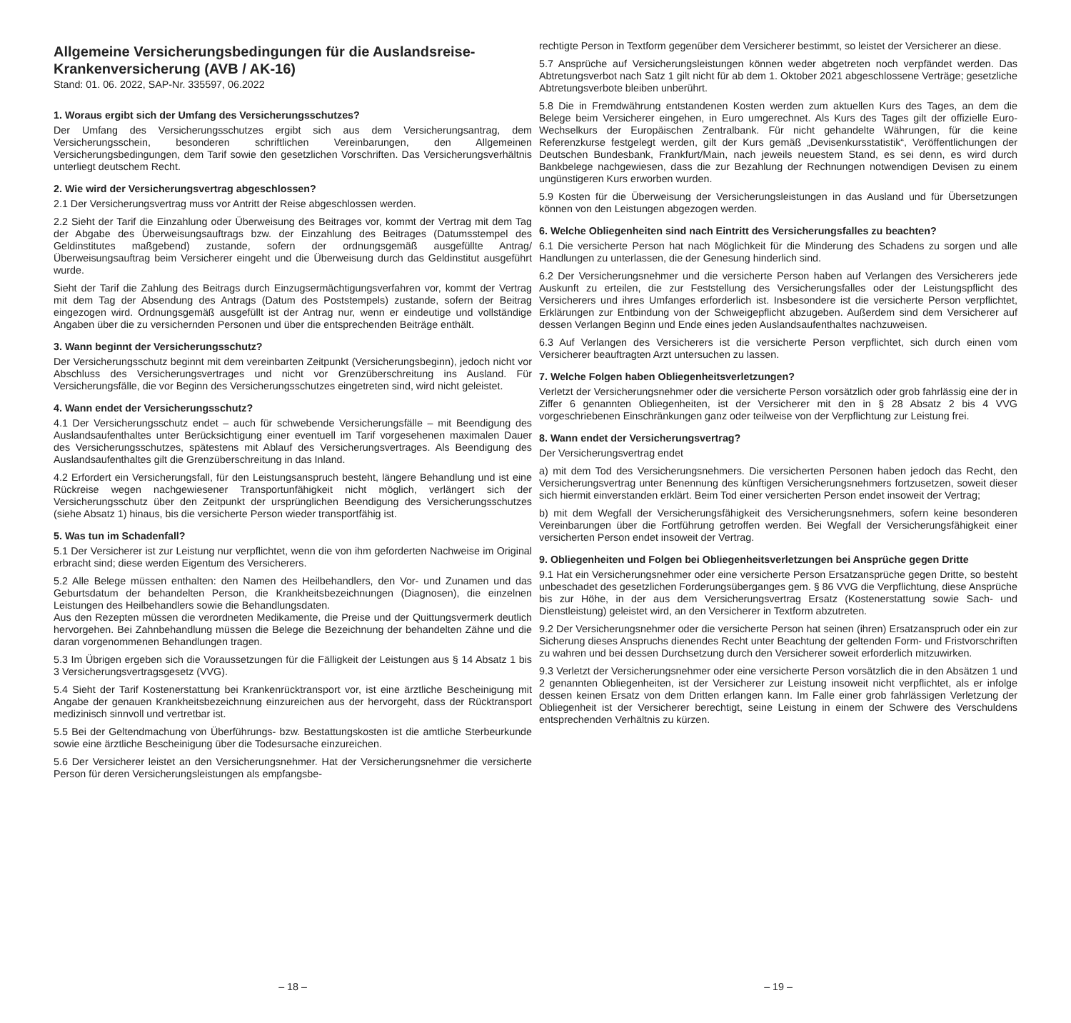Allgemeine Versicherungsbedingungen für die Auslandsreise-Krankenversicherung (AVB / AK-16)
Stand: 01. 06. 2022, SAP-Nr. 335597, 06.2022
1. Woraus ergibt sich der Umfang des Versicherungsschutzes?
Der Umfang des Versicherungsschutzes ergibt sich aus dem Versicherungsantrag, dem Versicherungsschein, besonderen schriftlichen Vereinbarungen, den Allgemeinen Versicherungsbedingungen, dem Tarif sowie den gesetzlichen Vorschriften. Das Versicherungsverhältnis unterliegt deutschem Recht.
2. Wie wird der Versicherungsvertrag abgeschlossen?
2.1 Der Versicherungsvertrag muss vor Antritt der Reise abgeschlossen werden.
2.2 Sieht der Tarif die Einzahlung oder Überweisung des Beitrages vor, kommt der Vertrag mit dem Tag der Abgabe des Überweisungsauftrags bzw. der Einzahlung des Beitrages (Datumsstempel des Geldinstitutes maßgebend) zustande, sofern der ordnungsgemäß ausgefüllte Antrag/Überweisungsauftrag beim Versicherer eingeht und die Überweisung durch das Geldinstitut ausgeführt wurde.
Sieht der Tarif die Zahlung des Beitrags durch Einzugsermächtigungsverfahren vor, kommt der Vertrag mit dem Tag der Absendung des Antrags (Datum des Poststempels) zustande, sofern der Beitrag eingezogen wird. Ordnungsgemäß ausgefüllt ist der Antrag nur, wenn er eindeutige und vollständige Angaben über die zu versichernden Personen und über die entsprechenden Beiträge enthält.
3. Wann beginnt der Versicherungsschutz?
Der Versicherungsschutz beginnt mit dem vereinbarten Zeitpunkt (Versicherungsbeginn), jedoch nicht vor Abschluss des Versicherungsvertrages und nicht vor Grenzüberschreitung ins Ausland. Für Versicherungsfälle, die vor Beginn des Versicherungsschutzes eingetreten sind, wird nicht geleistet.
4. Wann endet der Versicherungsschutz?
4.1 Der Versicherungsschutz endet – auch für schwebende Versicherungsfälle – mit Beendigung des Auslandsaufenthaltes unter Berücksichtigung einer eventuell im Tarif vorgesehenen maximalen Dauer des Versicherungsschutzes, spätestens mit Ablauf des Versicherungsvertrages. Als Beendigung des Auslandsaufenthaltes gilt die Grenzüberschreitung in das Inland.
4.2 Erfordert ein Versicherungsfall, für den Leistungsanspruch besteht, längere Behandlung und ist eine Rückreise wegen nachgewiesener Transportunfähigkeit nicht möglich, verlängert sich der Versicherungsschutz über den Zeitpunkt der ursprünglichen Beendigung des Versicherungsschutzes (siehe Absatz 1) hinaus, bis die versicherte Person wieder transportfähig ist.
5. Was tun im Schadenfall?
5.1 Der Versicherer ist zur Leistung nur verpflichtet, wenn die von ihm geforderten Nachweise im Original erbracht sind; diese werden Eigentum des Versicherers.
5.2 Alle Belege müssen enthalten: den Namen des Heilbehandlers, den Vor- und Zunamen und das Geburtsdatum der behandelten Person, die Krankheitsbezeichnungen (Diagnosen), die einzelnen Leistungen des Heilbehandlers sowie die Behandlungsdaten.
Aus den Rezepten müssen die verordneten Medikamente, die Preise und der Quittungsvermerk deutlich hervorgehen. Bei Zahnbehandlung müssen die Belege die Bezeichnung der behandelten Zähne und die daran vorgenommenen Behandlungen tragen.
5.3 Im Übrigen ergeben sich die Voraussetzungen für die Fälligkeit der Leistungen aus § 14 Absatz 1 bis 3 Versicherungsvertragsgesetz (VVG).
5.4 Sieht der Tarif Kostenerstattung bei Krankenrücktransport vor, ist eine ärztliche Bescheinigung mit Angabe der genauen Krankheitsbezeichnung einzureichen aus der hervorgeht, dass der Rücktransport medizinisch sinnvoll und vertretbar ist.
5.5 Bei der Geltendmachung von Überführungs- bzw. Bestattungskosten ist die amtliche Sterbeurkunde sowie eine ärztliche Bescheinigung über die Todesursache einzureichen.
5.6 Der Versicherer leistet an den Versicherungsnehmer. Hat der Versicherungsnehmer die versicherte Person für deren Versicherungsleistungen als empfangsbe-
– 18 –
rechtigte Person in Textform gegenüber dem Versicherer bestimmt, so leistet der Versicherer an diese.
5.7 Ansprüche auf Versicherungsleistungen können weder abgetreten noch verpfändet werden. Das Abtretungsverbot nach Satz 1 gilt nicht für ab dem 1. Oktober 2021 abgeschlossene Verträge; gesetzliche Abtretungsverbote bleiben unberührt.
5.8 Die in Fremdwährung entstandenen Kosten werden zum aktuellen Kurs des Tages, an dem die Belege beim Versicherer eingehen, in Euro umgerechnet. Als Kurs des Tages gilt der offizielle Euro-Wechselkurs der Europäischen Zentralbank. Für nicht gehandelte Währungen, für die keine Referenzkurse festgelegt werden, gilt der Kurs gemäß „Devisenkursstatistik“, Veröffentlichungen der Deutschen Bundesbank, Frankfurt/Main, nach jeweils neuestem Stand, es sei denn, es wird durch Bankbelege nachgewiesen, dass die zur Bezahlung der Rechnungen notwendigen Devisen zu einem ungünstigeren Kurs erworben wurden.
5.9 Kosten für die Überweisung der Versicherungsleistungen in das Ausland und für Übersetzungen können von den Leistungen abgezogen werden.
6. Welche Obliegenheiten sind nach Eintritt des Versicherungsfalles zu beachten?
6.1 Die versicherte Person hat nach Möglichkeit für die Minderung des Schadens zu sorgen und alle Handlungen zu unterlassen, die der Genesung hinderlich sind.
6.2 Der Versicherungsnehmer und die versicherte Person haben auf Verlangen des Versicherers jede Auskunft zu erteilen, die zur Feststellung des Versicherungsfalles oder der Leistungspflicht des Versicherers und ihres Umfanges erforderlich ist. Insbesondere ist die versicherte Person verpflichtet, Erklärungen zur Entbindung von der Schweigepflicht abzugeben. Außerdem sind dem Versicherer auf dessen Verlangen Beginn und Ende eines jeden Auslandsaufenthaltes nachzuweisen.
6.3 Auf Verlangen des Versicherers ist die versicherte Person verpflichtet, sich durch einen vom Versicherer beauftragten Arzt untersuchen zu lassen.
7. Welche Folgen haben Obliegenheitsverletzungen?
Verletzt der Versicherungsnehmer oder die versicherte Person vorsätzlich oder grob fahrlässig eine der in Ziffer 6 genannten Obliegenheiten, ist der Versicherer mit den in § 28 Absatz 2 bis 4 VVG vorgeschriebenen Einschränkungen ganz oder teilweise von der Verpflichtung zur Leistung frei.
8. Wann endet der Versicherungsvertrag?
Der Versicherungsvertrag endet
a) mit dem Tod des Versicherungsnehmers. Die versicherten Personen haben jedoch das Recht, den Versicherungsvertrag unter Benennung des künftigen Versicherungsnehmers fortzusetzen, soweit dieser sich hiermit einverstanden erklärt. Beim Tod einer versicherten Person endet insoweit der Vertrag;
b) mit dem Wegfall der Versicherungsfähigkeit des Versicherungsnehmers, sofern keine besonderen Vereinbarungen über die Fortführung getroffen werden. Bei Wegfall der Versicherungsfähigkeit einer versicherten Person endet insoweit der Vertrag.
9. Obliegenheiten und Folgen bei Obliegenheitsverletzungen bei Ansprüche gegen Dritte
9.1 Hat ein Versicherungsnehmer oder eine versicherte Person Ersatzansprüche gegen Dritte, so besteht unbeschadet des gesetzlichen Forderungsüberganges gem. § 86 VVG die Verpflichtung, diese Ansprüche bis zur Höhe, in der aus dem Versicherungsvertrag Ersatz (Kostenerstattung sowie Sach- und Dienstleistung) geleistet wird, an den Versicherer in Textform abzutreten.
9.2 Der Versicherungsnehmer oder die versicherte Person hat seinen (ihren) Ersatzanspruch oder ein zur Sicherung dieses Anspruchs dienendes Recht unter Beachtung der geltenden Form- und Fristvorschriften zu wahren und bei dessen Durchsetzung durch den Versicherer soweit erforderlich mitzuwirken.
9.3 Verletzt der Versicherungsnehmer oder eine versicherte Person vorsätzlich die in den Absätzen 1 und 2 genannten Obliegenheiten, ist der Versicherer zur Leistung insoweit nicht verpflichtet, als er infolge dessen keinen Ersatz von dem Dritten erlangen kann. Im Falle einer grob fahrlässigen Verletzung der Obliegenheit ist der Versicherer berechtigt, seine Leistung in einem der Schwere des Verschuldens entsprechenden Verhältnis zu kürzen.
– 19 –